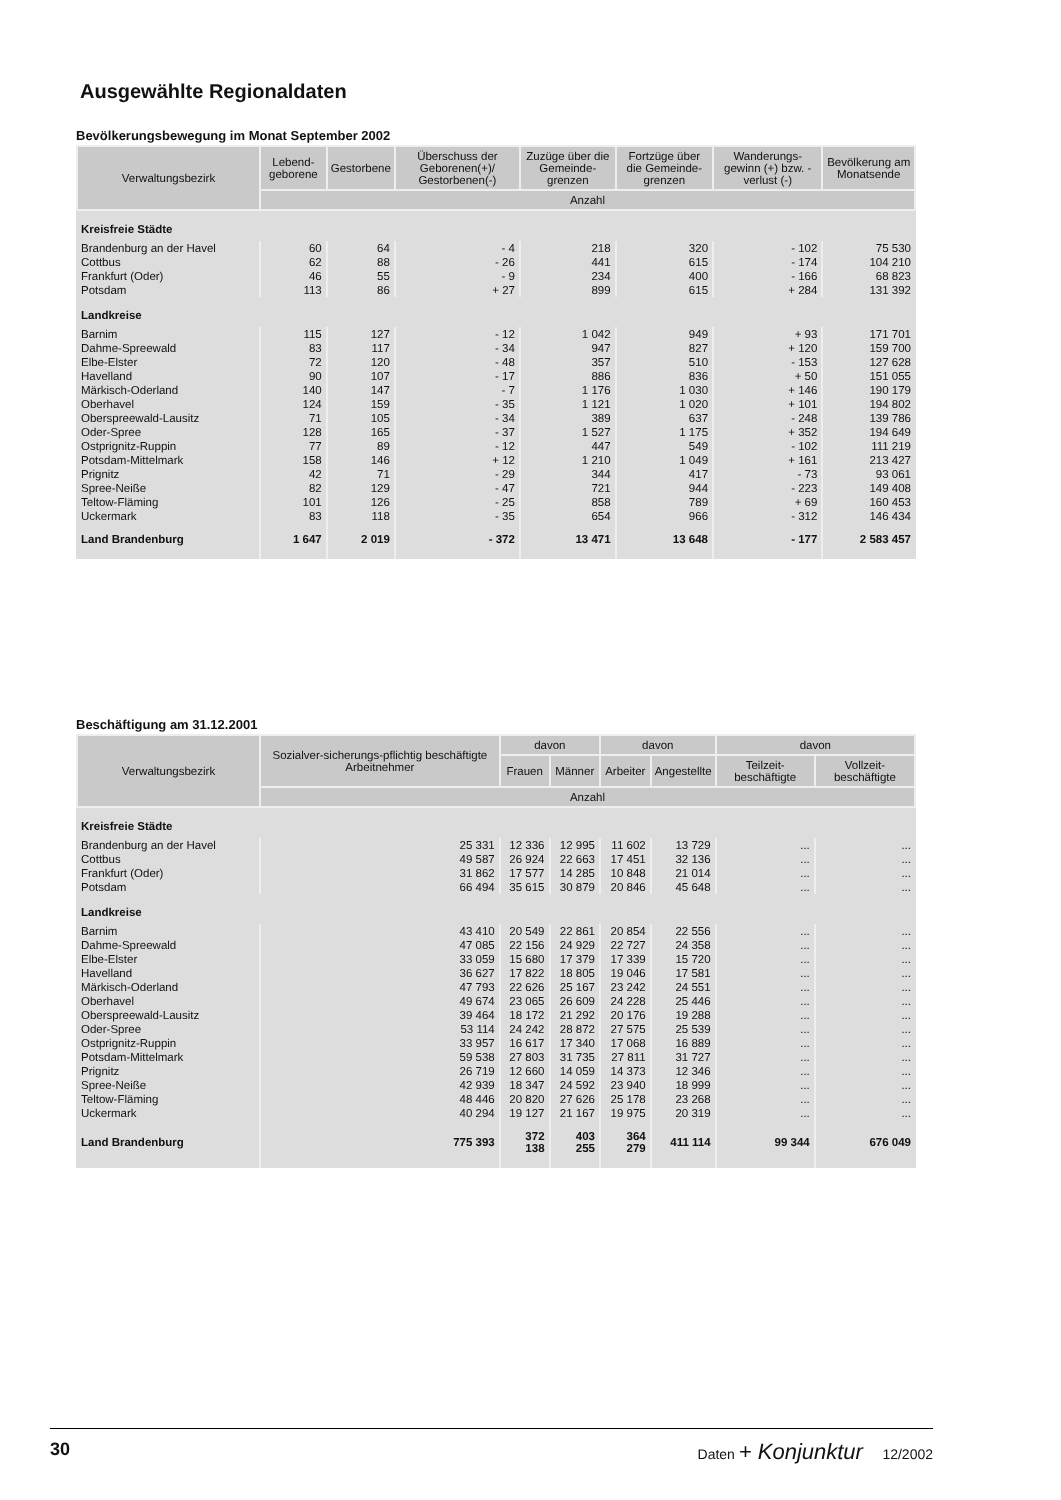Ausgewählte Regionaldaten
Bevölkerungsbewegung im Monat September 2002
| Verwaltungsbezirk | Lebend-geborene | Gestorbene | Überschuss der Geborenen(+)/ Gestorbenen(-) | Zuzüge über die Gemeinde-grenzen | Fortzüge über die Gemeinde-grenzen | Wanderungs-gewinn (+) bzw. -verlust (-) | Bevölkerung am Monatsende |
| --- | --- | --- | --- | --- | --- | --- | --- |
| | Anzahl | | | | | | |
| Kreisfreie Städte | | | | | | | |
| Brandenburg an der Havel | 60 | 64 | - 4 | 218 | 320 | - 102 | 75 530 |
| Cottbus | 62 | 88 | - 26 | 441 | 615 | - 174 | 104 210 |
| Frankfurt (Oder) | 46 | 55 | - 9 | 234 | 400 | - 166 | 68 823 |
| Potsdam | 113 | 86 | + 27 | 899 | 615 | + 284 | 131 392 |
| Landkreise | | | | | | | |
| Barnim | 115 | 127 | - 12 | 1 042 | 949 | + 93 | 171 701 |
| Dahme-Spreewald | 83 | 117 | - 34 | 947 | 827 | + 120 | 159 700 |
| Elbe-Elster | 72 | 120 | - 48 | 357 | 510 | - 153 | 127 628 |
| Havelland | 90 | 107 | - 17 | 886 | 836 | + 50 | 151 055 |
| Märkisch-Oderland | 140 | 147 | - 7 | 1 176 | 1 030 | + 146 | 190 179 |
| Oberhavel | 124 | 159 | - 35 | 1 121 | 1 020 | + 101 | 194 802 |
| Oberspreewald-Lausitz | 71 | 105 | - 34 | 389 | 637 | - 248 | 139 786 |
| Oder-Spree | 128 | 165 | - 37 | 1 527 | 1 175 | + 352 | 194 649 |
| Ostprignitz-Ruppin | 77 | 89 | - 12 | 447 | 549 | - 102 | 111 219 |
| Potsdam-Mittelmark | 158 | 146 | + 12 | 1 210 | 1 049 | + 161 | 213 427 |
| Prignitz | 42 | 71 | - 29 | 344 | 417 | - 73 | 93 061 |
| Spree-Neiße | 82 | 129 | - 47 | 721 | 944 | - 223 | 149 408 |
| Teltow-Fläming | 101 | 126 | - 25 | 858 | 789 | + 69 | 160 453 |
| Uckermark | 83 | 118 | - 35 | 654 | 966 | - 312 | 146 434 |
| Land Brandenburg | 1 647 | 2 019 | - 372 | 13 471 | 13 648 | - 177 | 2 583 457 |
Beschäftigung am 31.12.2001
| Verwaltungsbezirk | Sozialver-sicherungs-pflichtig beschäftigte Arbeitnehmer | davon | | davon | | davon | |
| --- | --- | --- | --- | --- | --- | --- | --- |
| | | Frauen | Männer | Arbeiter | Angestellte | Teilzeit-beschäftigte | Vollzeit-beschäftigte |
| | Anzahl | | | | | | |
| Kreisfreie Städte | | | | | | | |
| Brandenburg an der Havel | 25 331 | 12 336 | 12 995 | 11 602 | 13 729 | ... | ... |
| Cottbus | 49 587 | 26 924 | 22 663 | 17 451 | 32 136 | ... | ... |
| Frankfurt (Oder) | 31 862 | 17 577 | 14 285 | 10 848 | 21 014 | ... | ... |
| Potsdam | 66 494 | 35 615 | 30 879 | 20 846 | 45 648 | ... | ... |
| Landkreise | | | | | | | |
| Barnim | 43 410 | 20 549 | 22 861 | 20 854 | 22 556 | ... | ... |
| Dahme-Spreewald | 47 085 | 22 156 | 24 929 | 22 727 | 24 358 | ... | ... |
| Elbe-Elster | 33 059 | 15 680 | 17 379 | 17 339 | 15 720 | ... | ... |
| Havelland | 36 627 | 17 822 | 18 805 | 19 046 | 17 581 | ... | ... |
| Märkisch-Oderland | 47 793 | 22 626 | 25 167 | 23 242 | 24 551 | ... | ... |
| Oberhavel | 49 674 | 23 065 | 26 609 | 24 228 | 25 446 | ... | ... |
| Oberspreewald-Lausitz | 39 464 | 18 172 | 21 292 | 20 176 | 19 288 | ... | ... |
| Oder-Spree | 53 114 | 24 242 | 28 872 | 27 575 | 25 539 | ... | ... |
| Ostprignitz-Ruppin | 33 957 | 16 617 | 17 340 | 17 068 | 16 889 | ... | ... |
| Potsdam-Mittelmark | 59 538 | 27 803 | 31 735 | 27 811 | 31 727 | ... | ... |
| Prignitz | 26 719 | 12 660 | 14 059 | 14 373 | 12 346 | ... | ... |
| Spree-Neiße | 42 939 | 18 347 | 24 592 | 23 940 | 18 999 | ... | ... |
| Teltow-Fläming | 48 446 | 20 820 | 27 626 | 25 178 | 23 268 | ... | ... |
| Uckermark | 40 294 | 19 127 | 21 167 | 19 975 | 20 319 | ... | ... |
| Land Brandenburg | 775 393 | 372 138 | 403 255 | 364 279 | 411 114 | 99 344 | 676 049 |
30 Daten + Konjunktur 12/2002